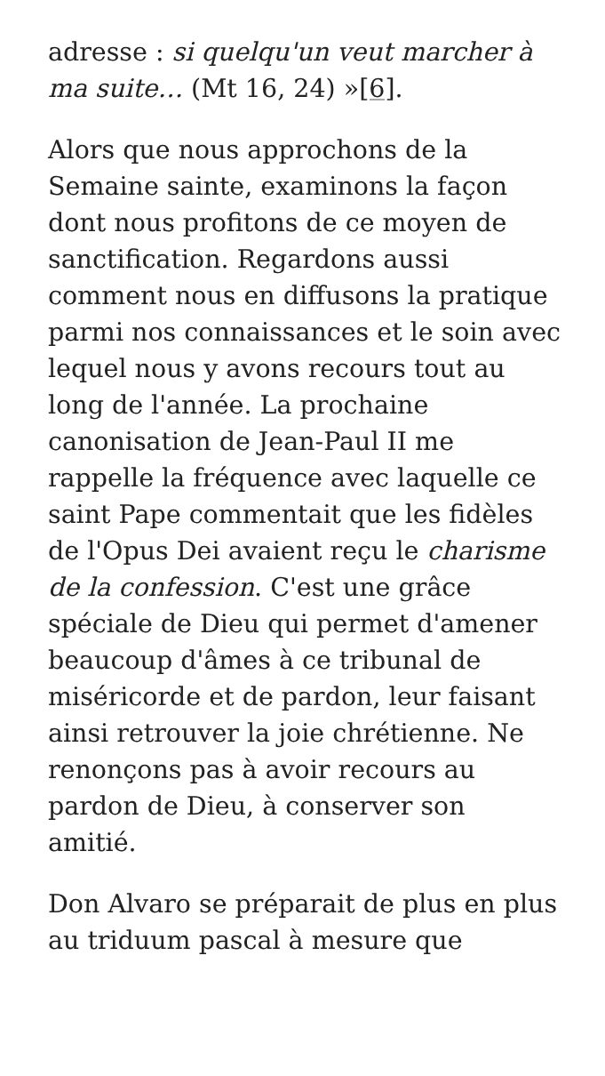adresse : si quelqu'un veut marcher à ma suite… (Mt 16, 24) »[6].
Alors que nous approchons de la Semaine sainte, examinons la façon dont nous profitons de ce moyen de sanctification. Regardons aussi comment nous en diffusons la pratique parmi nos connaissances et le soin avec lequel nous y avons recours tout au long de l'année. La prochaine canonisation de Jean-Paul II me rappelle la fréquence avec laquelle ce saint Pape commentait que les fidèles de l'Opus Dei avaient reçu le charisme de la confession. C'est une grâce spéciale de Dieu qui permet d'amener beaucoup d'âmes à ce tribunal de miséricorde et de pardon, leur faisant ainsi retrouver la joie chrétienne. Ne renonçons pas à avoir recours au pardon de Dieu, à conserver son amitié.
Don Alvaro se préparait de plus en plus au triduum pascal à mesure que